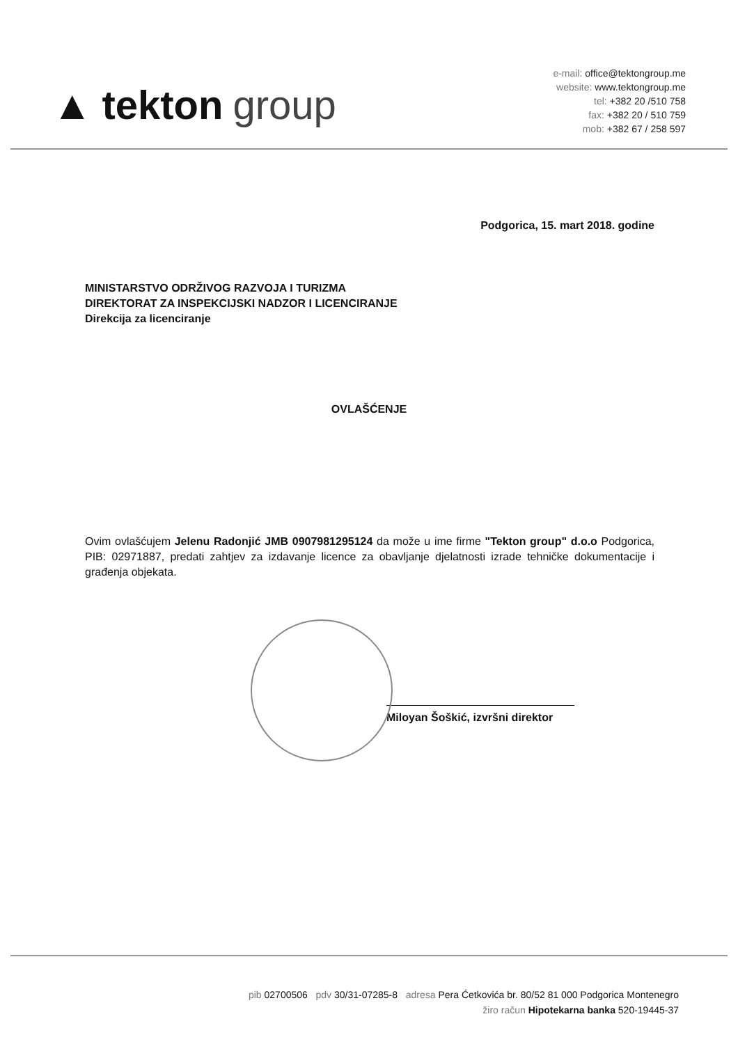▲ tekton group
e-mail: office@tektongroup.me
website: www.tektongroup.me
tel: +382 20 /510 758
fax: +382 20 / 510 759
mob: +382 67 / 258 597
Podgorica, 15. mart 2018. godine
MINISTARSTVO ODRŽIVOG RAZVOJA I TURIZMA
DIREKTORAT ZA INSPEKCIJSKI NADZOR I LICENCIRANJE
Direkcija za licenciranje
OVLAŠĆENJE
Ovim ovlašćujem Jelenu Radonjić JMB 0907981295124 da može u ime firme "Tekton group" d.o.o Podgorica, PIB: 02971887, predati zahtjev za izdavanje licence za obavljanje djelatnosti izrade tehničke dokumentacije i građenja objekata.
Miloyan Šoškić, izvršni direktor
pib 02700506 pdv 30/31-07285-8 adresa Pera Ćetkovića br. 80/52 81 000 Podgorica Montenegro
žiro račun Hipotekarna banka 520-19445-37